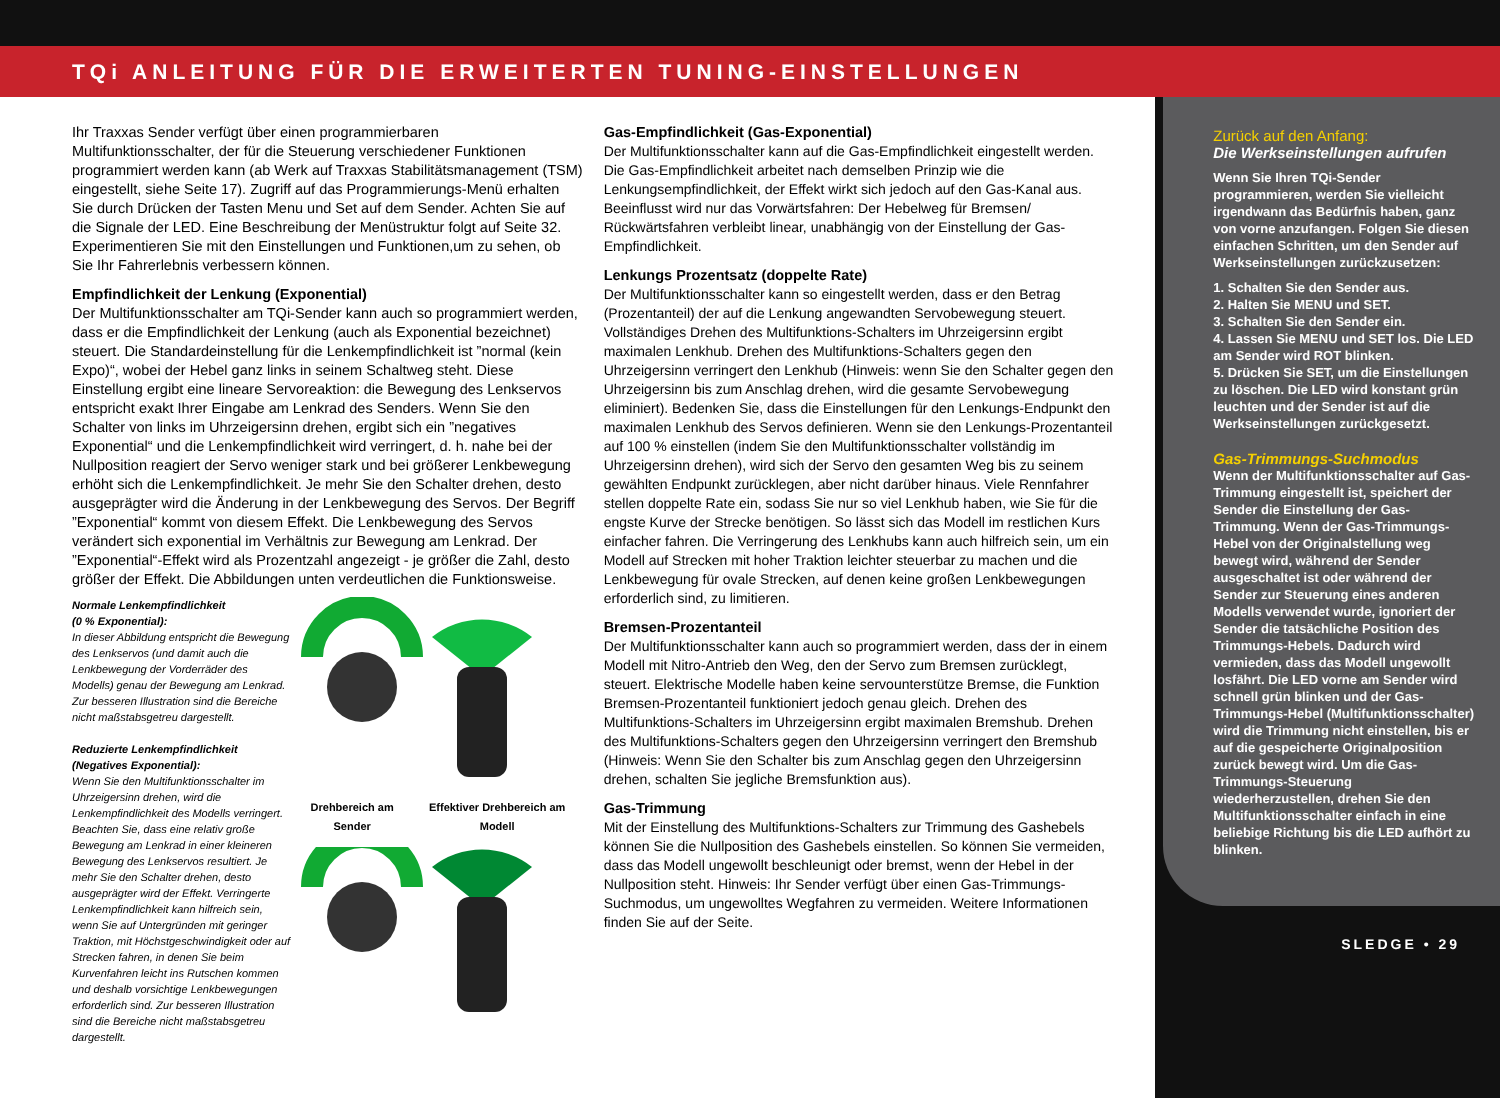TQi ANLEITUNG FÜR DIE ERWEITERTEN TUNING-EINSTELLUNGEN
Ihr Traxxas Sender verfügt über einen programmierbaren Multifunktionsschalter, der für die Steuerung verschiedener Funktionen programmiert werden kann (ab Werk auf Traxxas Stabilitätsmanagement (TSM) eingestellt, siehe Seite 17). Zugriff auf das Programmierungs-Menü erhalten Sie durch Drücken der Tasten Menu und Set auf dem Sender. Achten Sie auf die Signale der LED. Eine Beschreibung der Menüstruktur folgt auf Seite 32. Experimentieren Sie mit den Einstellungen und Funktionen,um zu sehen, ob Sie Ihr Fahrerlebnis verbessern können.
Empfindlichkeit der Lenkung (Exponential)
Der Multifunktionsschalter am TQi-Sender kann auch so programmiert werden, dass er die Empfindlichkeit der Lenkung (auch als Exponential bezeichnet) steuert. Die Standardeinstellung für die Lenkempfindlichkeit ist ”normal (kein Expo)“, wobei der Hebel ganz links in seinem Schaltweg steht. Diese Einstellung ergibt eine lineare Servoreaktion: die Bewegung des Lenkservos entspricht exakt Ihrer Eingabe am Lenkrad des Senders. Wenn Sie den Schalter von links im Uhrzeigersinn drehen, ergibt sich ein ”negatives Exponential“ und die Lenkempfindlichkeit wird verringert, d. h. nahe bei der Nullposition reagiert der Servo weniger stark und bei größerer Lenkbewegung erhöht sich die Lenkempfindlichkeit. Je mehr Sie den Schalter drehen, desto ausgeprägter wird die Änderung in der Lenkbewegung des Servos. Der Begriff ”Exponential“ kommt von diesem Effekt. Die Lenkbewegung des Servos verändert sich exponential im Verhältnis zur Bewegung am Lenkrad. Der ”Exponential“-Effekt wird als Prozentzahl angezeigt - je größer die Zahl, desto größer der Effekt. Die Abbildungen unten verdeutlichen die Funktionsweise.
Normale Lenkempfindlichkeit
(0 % Exponential):
In dieser Abbildung entspricht die Bewegung des Lenkservos (und damit auch die Lenkbewegung der Vorderräder des Modells) genau der Bewegung am Lenkrad. Zur besseren Illustration sind die Bereiche nicht maßstabsgetreu dargestellt.
Reduzierte Lenkempfindlichkeit
(Negatives Exponential):
Wenn Sie den Multifunktionsschalter im Uhrzeigersinn drehen, wird die Lenkempfindlichkeit des Modells verringert. Beachten Sie, dass eine relativ große Bewegung am Lenkrad in einer kleineren Bewegung des Lenkservos resultiert. Je mehr Sie den Schalter drehen, desto ausgeprägter wird der Effekt. Verringerte Lenkempfindlichkeit kann hilfreich sein, wenn Sie auf Untergründen mit geringer Traktion, mit Höchstgeschwindigkeit oder auf Strecken fahren, in denen Sie beim Kurvenfahren leicht ins Rutschen kommen und deshalb vorsichtige Lenkbewegungen erforderlich sind. Zur besseren Illustration sind die Bereiche nicht maßstabsgetreu dargestellt.
Drehbereich am Sender Effektiver Drehbereich am Modell
Gas-Empfindlichkeit (Gas-Exponential)
Der Multifunktionsschalter kann auf die Gas-Empfindlichkeit eingestellt werden. Die Gas-Empfindlichkeit arbeitet nach demselben Prinzip wie die Lenkungsempfindlichkeit, der Effekt wirkt sich jedoch auf den Gas-Kanal aus. Beeinflusst wird nur das Vorwärtsfahren: Der Hebelweg für Bremsen/ Rückwärtsfahren verbleibt linear, unabhängig von der Einstellung der Gas-Empfindlichkeit.
Lenkungs Prozentsatz (doppelte Rate)
Der Multifunktionsschalter kann so eingestellt werden, dass er den Betrag (Prozentanteil) der auf die Lenkung angewandten Servobewegung steuert. Vollständiges Drehen des Multifunktions-Schalters im Uhrzeigersinn ergibt maximalen Lenkhub. Drehen des Multifunktions-Schalters gegen den Uhrzeigersinn verringert den Lenkhub (Hinweis: wenn Sie den Schalter gegen den Uhrzeigersinn bis zum Anschlag drehen, wird die gesamte Servobewegung eliminiert). Bedenken Sie, dass die Einstellungen für den Lenkungs-Endpunkt den maximalen Lenkhub des Servos definieren. Wenn sie den Lenkungs-Prozentanteil auf 100 % einstellen (indem Sie den Multifunktionsschalter vollständig im Uhrzeigersinn drehen), wird sich der Servo den gesamten Weg bis zu seinem gewählten Endpunkt zurücklegen, aber nicht darüber hinaus. Viele Rennfahrer stellen doppelte Rate ein, sodass Sie nur so viel Lenkhub haben, wie Sie für die engste Kurve der Strecke benötigen. So lässt sich das Modell im restlichen Kurs einfacher fahren. Die Verringerung des Lenkhubs kann auch hilfreich sein, um ein Modell auf Strecken mit hoher Traktion leichter steuerbar zu machen und die Lenkbewegung für ovale Strecken, auf denen keine großen Lenkbewegungen erforderlich sind, zu limitieren.
Bremsen-Prozentanteil
Der Multifunktionsschalter kann auch so programmiert werden, dass der in einem Modell mit Nitro-Antrieb den Weg, den der Servo zum Bremsen zurücklegt, steuert. Elektrische Modelle haben keine servounterstütze Bremse, die Funktion Bremsen-Prozentanteil funktioniert jedoch genau gleich. Drehen des Multifunktions-Schalters im Uhrzeigersinn ergibt maximalen Bremshub. Drehen des Multifunktions-Schalters gegen den Uhrzeigersinn verringert den Bremshub (Hinweis: Wenn Sie den Schalter bis zum Anschlag gegen den Uhrzeigersinn drehen, schalten Sie jegliche Bremsfunktion aus).
Gas-Trimmung
Mit der Einstellung des Multifunktions-Schalters zur Trimmung des Gashebels können Sie die Nullposition des Gashebels einstellen. So können Sie vermeiden, dass das Modell ungewollt beschleunigt oder bremst, wenn der Hebel in der Nullposition steht. Hinweis: Ihr Sender verfügt über einen Gas-Trimmungs-Suchmodus, um ungewolltes Wegfahren zu vermeiden. Weitere Informationen finden Sie auf der Seite.
Zurück auf den Anfang:
Die Werkseinstellungen aufrufen
Wenn Sie Ihren TQi-Sender programmieren, werden Sie vielleicht irgendwann das Bedürfnis haben, ganz von vorne anzufangen. Folgen Sie diesen einfachen Schritten, um den Sender auf Werkseinstellungen zurückzusetzen:
1. Schalten Sie den Sender aus.
2. Halten Sie MENU und SET.
3. Schalten Sie den Sender ein.
4. Lassen Sie MENU und SET los. Die LED am Sender wird ROT blinken.
5. Drücken Sie SET, um die Einstellungen zu löschen. Die LED wird konstant grün leuchten und der Sender ist auf die Werkseinstellungen zurückgesetzt.
Gas-Trimmungs-Suchmodus
Wenn der Multifunktionsschalter auf Gas-Trimmung eingestellt ist, speichert der Sender die Einstellung der Gas-Trimmung. Wenn der Gas-Trimmungs-Hebel von der Originalstellung weg bewegt wird, während der Sender ausgeschaltet ist oder während der Sender zur Steuerung eines anderen Modells verwendet wurde, ignoriert der Sender die tatsächliche Position des Trimmungs-Hebels. Dadurch wird vermieden, dass das Modell ungewollt losfährt. Die LED vorne am Sender wird schnell grün blinken und der Gas-Trimmungs-Hebel (Multifunktionsschalter) wird die Trimmung nicht einstellen, bis er auf die gespeicherte Originalposition zurück bewegt wird. Um die Gas-Trimmungs-Steuerung wiederherzustellen, drehen Sie den Multifunktionsschalter einfach in eine beliebige Richtung bis die LED aufhört zu blinken.
SLEDGE • 29